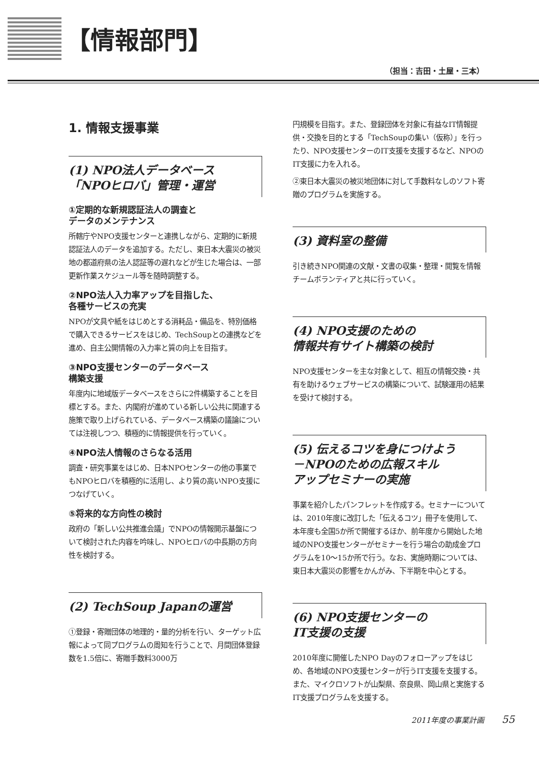【情報部門】
（担当：吉田・土屋・三本）
1. 情報支援事業
(1) NPO法人データベース
「NPOヒロバ」管理・運営
①定期的な新規認証法人の調査と
データのメンテナンス
所轄庁やNPO支援センターと連携しながら、定期的に新規認証法人のデータを追加する。ただし、東日本大震災の被災地の都道府県の法人認証等の遅れなどが生じた場合は、一部更新作業スケジュール等を随時調整する。
②NPO法人入力率アップを目指した、
各種サービスの充実
NPOが文具や紙をはじめとする消耗品・備品を、特別価格で購入できるサービスをはじめ、TechSoupとの連携などを進め、自主公開情報の入力率と質の向上を目指す。
③NPO支援センターのデータベース
構築支援
年度内に地域版データベースをさらに2件構築することを目標とする。また、内閣府が進めている新しい公共に関連する施策で取り上げられている、データベース構築の議論については注視しつつ、積極的に情報提供を行っていく。
④NPO法人情報のさらなる活用
調査・研究事業をはじめ、日本NPOセンターの他の事業でもNPOヒロバを積極的に活用し、より質の高いNPO支援につなげていく。
⑤将来的な方向性の検討
政府の「新しい公共推進会議」でNPOの情報開示基盤について検討された内容を吟味し、NPOヒロバの中長期の方向性を検討する。
(2) TechSoup Japanの運営
①登録・寄贈団体の地理的・量的分析を行い、ターゲット広報によって同プログラムの周知を行うことで、月間団体登録数を1.5倍に、寄贈手数料3000万
円規模を目指す。また、登録団体を対象に有益なIT情報提供・交換を目的とする「TechSoupの集い（仮称）」を行ったり、NPO支援センターのIT支援を支援するなど、NPOのIT支援に力を入れる。
②東日本大震災の被災地団体に対して手数料なしのソフト寄贈のプログラムを実施する。
(3) 資料室の整備
引き続きNPO関連の文献・文書の収集・整理・閲覧を情報チームボランティアと共に行っていく。
(4) NPO支援のための
情報共有サイト構築の検討
NPO支援センターを主な対象として、相互の情報交換・共有を助けるウェブサービスの構築について、試験運用の結果を受けて検討する。
(5) 伝えるコツを身につけよう
－NPOのための広報スキル
アップセミナーの実施
事業を紹介したパンフレットを作成する。セミナーについては、2010年度に改訂した「伝えるコツ」冊子を使用して、本年度も全国5か所で開催するほか、前年度から開始した地域のNPO支援センターがセミナーを行う場合の助成金プログラムを10～15か所で行う。なお、実施時期については、東日本大震災の影響をかんがみ、下半期を中心とする。
(6) NPO支援センターの
IT支援の支援
2010年度に開催したNPO Dayのフォローアップをはじめ、各地域のNPO支援センターが行うIT支援を支援する。また、マイクロソフトが山梨県、奈良県、岡山県と実施するIT支援プログラムを支援する。
2011年度の事業計画 55